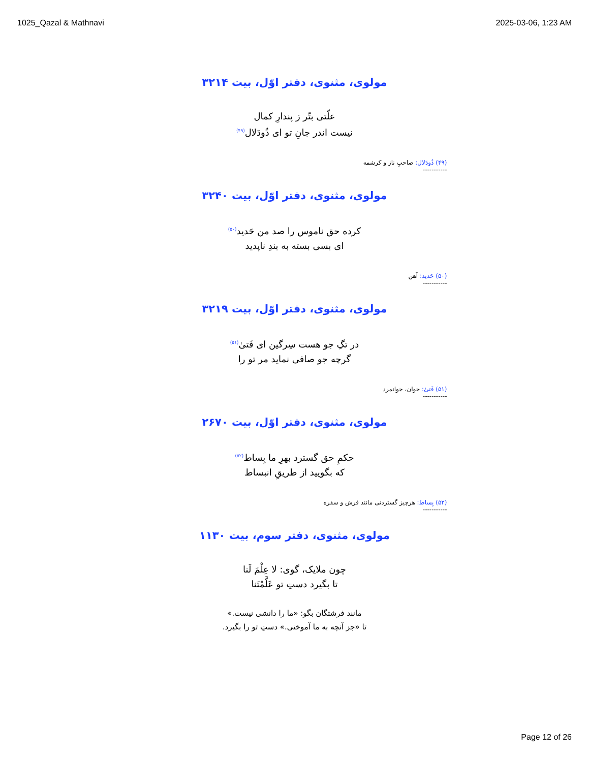1025_Qazal & Mathnavi 2025-03-06, 1:23 AM
مولوی، مثنوی، دفتر اوّل، بیت ۳۲۱۴
علّتی بتّر ز پندارِ کمال
نیست اندر جانِ تو ای ذُودَلال<sup>(۴۹)</sup>
(۴۹) ذُودَلال: صاحبِ ناز و کرشمه
-----------
مولوی، مثنوی، دفتر اوّل، بیت ۳۲۴۰
کرده حق ناموس را صد من حَدید<sup>(۵۰)</sup>
ای بسی بسته به بندِ ناپدید
(۵۰) حَدید: آهن
-----------
مولوی، مثنوی، دفتر اوّل، بیت ۳۲۱۹
در تگِ جو هست سِرگین ای فَتیٰ<sup>(۵۱)</sup>
گرچه جو صافی نماید مر تو را
(۵۱) فَتیٰ: جوان، جوانمرد
-----------
مولوی، مثنوی، دفتر اوّل، بیت ۲۶۷۰
حکمِ حق گسترد بهرِ ما بِساط<sup>(۵۲)</sup>
که بگویید از طریقِ انبساط
(۵۲) بِساط: هرچیز گستردنی مانند فرش و سفره
-----------
مولوی، مثنوی، دفتر سوم، بیت ۱۱۳۰
چون ملایک، گوی: لا عِلْمَ لَنا
تا بگیرد دستِ تو عَلَّمْتَنا
مانند فرشتگان بگو: «ما را دانشی نیست.»
تا «جز آنچه به ما آموختی.» دستِ تو را بگیرد.
Page 12 of 26